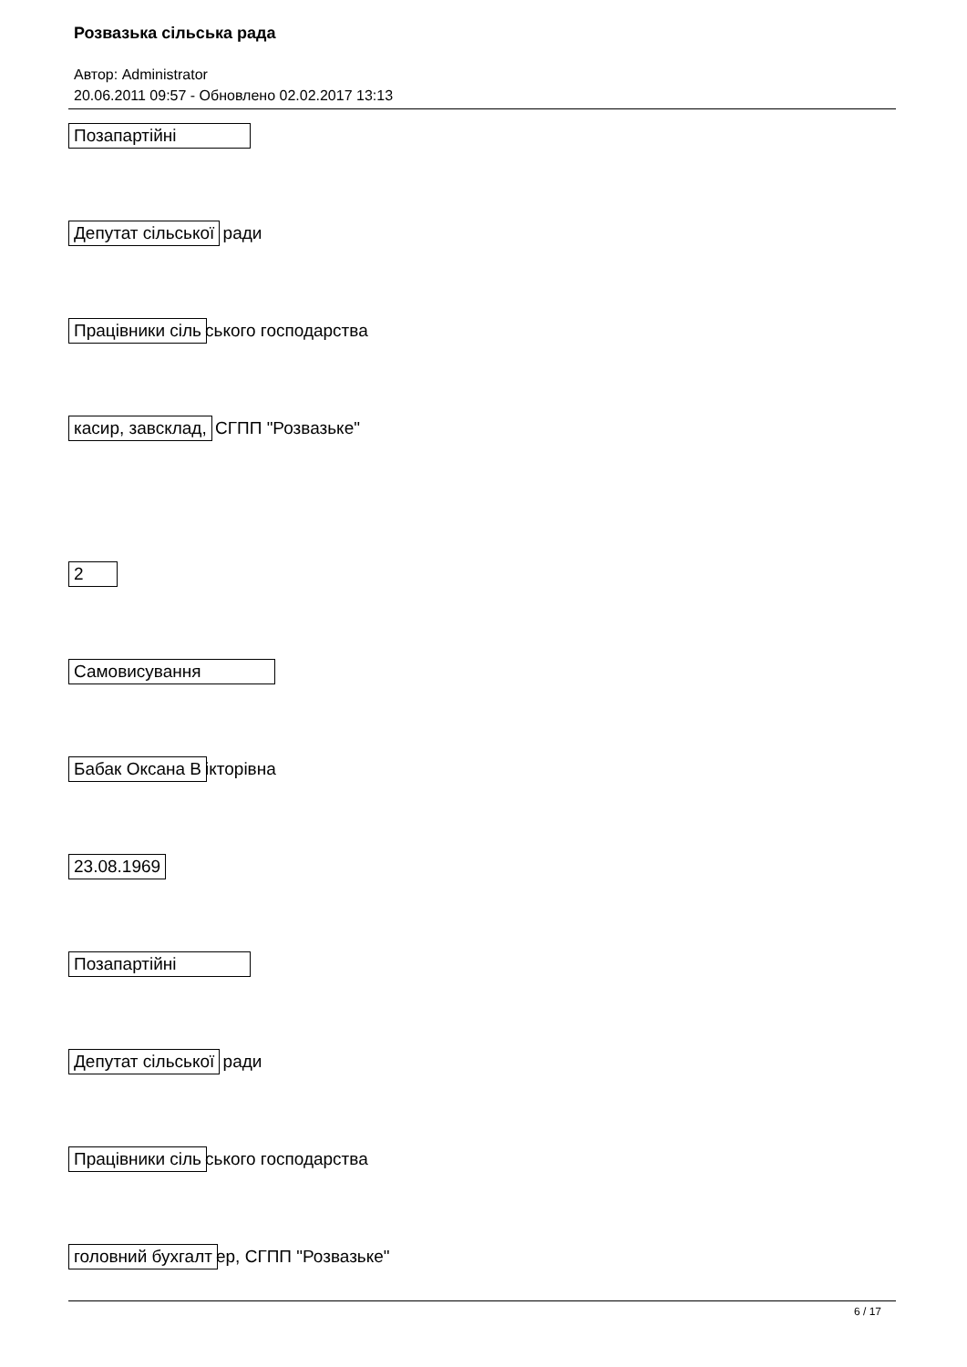Розвазька сільська рада
Автор: Administrator
20.06.2011 09:57 - Обновлено 02.02.2017 13:13
Позапартійні
Депутат сільської ради
Працівники сіль ського господарства
касир, завсклад, СГПП "Розвазьке"
2
Самовисування
Бабак Оксана В ікторівна
23.08.1969
Позапартійні
Депутат сільської ради
Працівники сіль ського господарства
головний бухгалт ер, СГПП "Розвазьке"
6 / 17